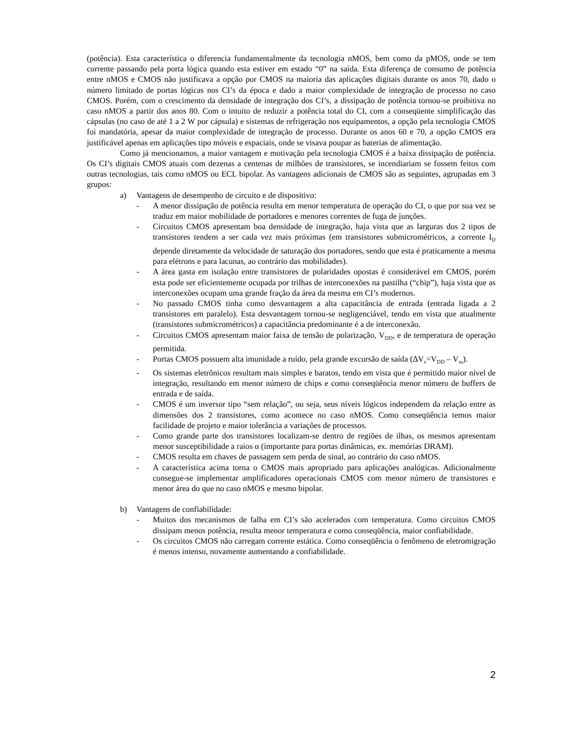(potência). Esta característica o diferencia fundamentalmente da tecnologia nMOS, bem como da pMOS, onde se tem corrente passando pela porta lógica quando esta estiver em estado “0” na saída. Esta diferença de consumo de potência entre nMOS e CMOS não justificava a opção por CMOS na maioria das aplicações digitais durante os anos 70, dado o número limitado de portas lógicas nos CI’s da época e dado a maior complexidade de integração de processo no caso CMOS. Porém, com o crescimento da densidade de integração dos CI’s, a dissipação de potência tornou-se proibitiva no caso nMOS a partir dos anos 80. Com o intuito de reduzir a potência total do CI, com a conseqüente simplificação das cápsulas (no caso de até 1 a 2 W por cápsula) e sistemas de refrigeração nos equipamentos, a opção pela tecnologia CMOS foi mandatória, apesar da maior complexidade de integração de processo. Durante os anos 60 e 70, a opção CMOS era justificável apenas em aplicações tipo móveis e espaciais, onde se visava poupar as baterias de alimentação.
Como já mencionamos, a maior vantagem e motivação pela tecnologia CMOS é a baixa dissipação de potência. Os CI’s digitais CMOS atuais com dezenas a centenas de milhões de transistores, se incendiariam se fossem feitos com outras tecnologias, tais como nMOS ou ECL bipolar. As vantagens adicionais de CMOS são as seguintes, agrupadas em 3 grupos:
a) Vantagens de desempenho de circuito e de dispositivo:
- A menor dissipação de potência resulta em menor temperatura de operação do CI, o que por sua vez se traduz em maior mobilidade de portadores e menores correntes de fuga de junções.
- Circuitos CMOS apresentam boa densidade de integração, haja vista que as larguras dos 2 tipos de transistores tendem a ser cada vez mais próximas (em transistores submicrométricos, a corrente I<sub>D</sub> depende diretamente da velocidade de saturação dos portadores, sendo que esta é praticamente a mesma para elétrons e para lacunas, ao contrário das mobilidades).
- A área gasta em isolação entre transistores de polaridades opostas é considerável em CMOS, porém esta pode ser eficientemente ocupada por trilhas de interconexões na pastilha (“chip”), haja vista que as interconexões ocupam uma grande fração da área da mesma em CI’s modernos.
- No passado CMOS tinha como desvantagem a alta capacitância de entrada (entrada ligada a 2 transistores em paralelo). Esta desvantagem tornou-se negligenciável, tendo em vista que atualmente (transistores submicrométricos) a capacitância predominante é a de interconexão.
- Circuitos CMOS apresentam maior faixa de tensão de polarização, V<sub>DD</sub>, e de temperatura de operação permitida.
- Portas CMOS possuem alta imunidade a ruído, pela grande excursão de saída (ΔV<sub>s</sub>=V<sub>DD</sub> – V<sub>ss</sub>).
- Os sistemas eletrônicos resultam mais simples e baratos, tendo em vista que é permitido maior nível de integração, resultando em menor número de chips e como conseqüência menor número de buffers de entrada e de saída.
- CMOS é um inversor tipo “sem relação”, ou seja, seus níveis lógicos independem da relação entre as dimensões dos 2 transistores, como acontece no caso nMOS. Como conseqüência temos maior facilidade de projeto e maior tolerância a variações de processos.
- Como grande parte dos transistores localizam-se dentro de regiões de ilhas, os mesmos apresentam menor susceptibilidade a raios α (importante para portas dinâmicas, ex. memórias DRAM).
- CMOS resulta em chaves de passagem sem perda de sinal, ao contrário do caso nMOS.
- A característica acima torna o CMOS mais apropriado para aplicações analógicas. Adicionalmente consegue-se implementar amplificadores operacionais CMOS com menor número de transistores e menor área do que no caso nMOS e mesmo bipolar.
b) Vantagens de confiabilidade:
- Muitos dos mecanismos de falha em CI’s são acelerados com temperatura. Como circuitos CMOS dissipam menos potência, resulta menor temperatura e como conseqüência, maior confiabilidade.
- Os circuitos CMOS não carregam corrente estática. Como conseqüência o fenômeno de eletromigração é menos intenso, novamente aumentando a confiabilidade.
2